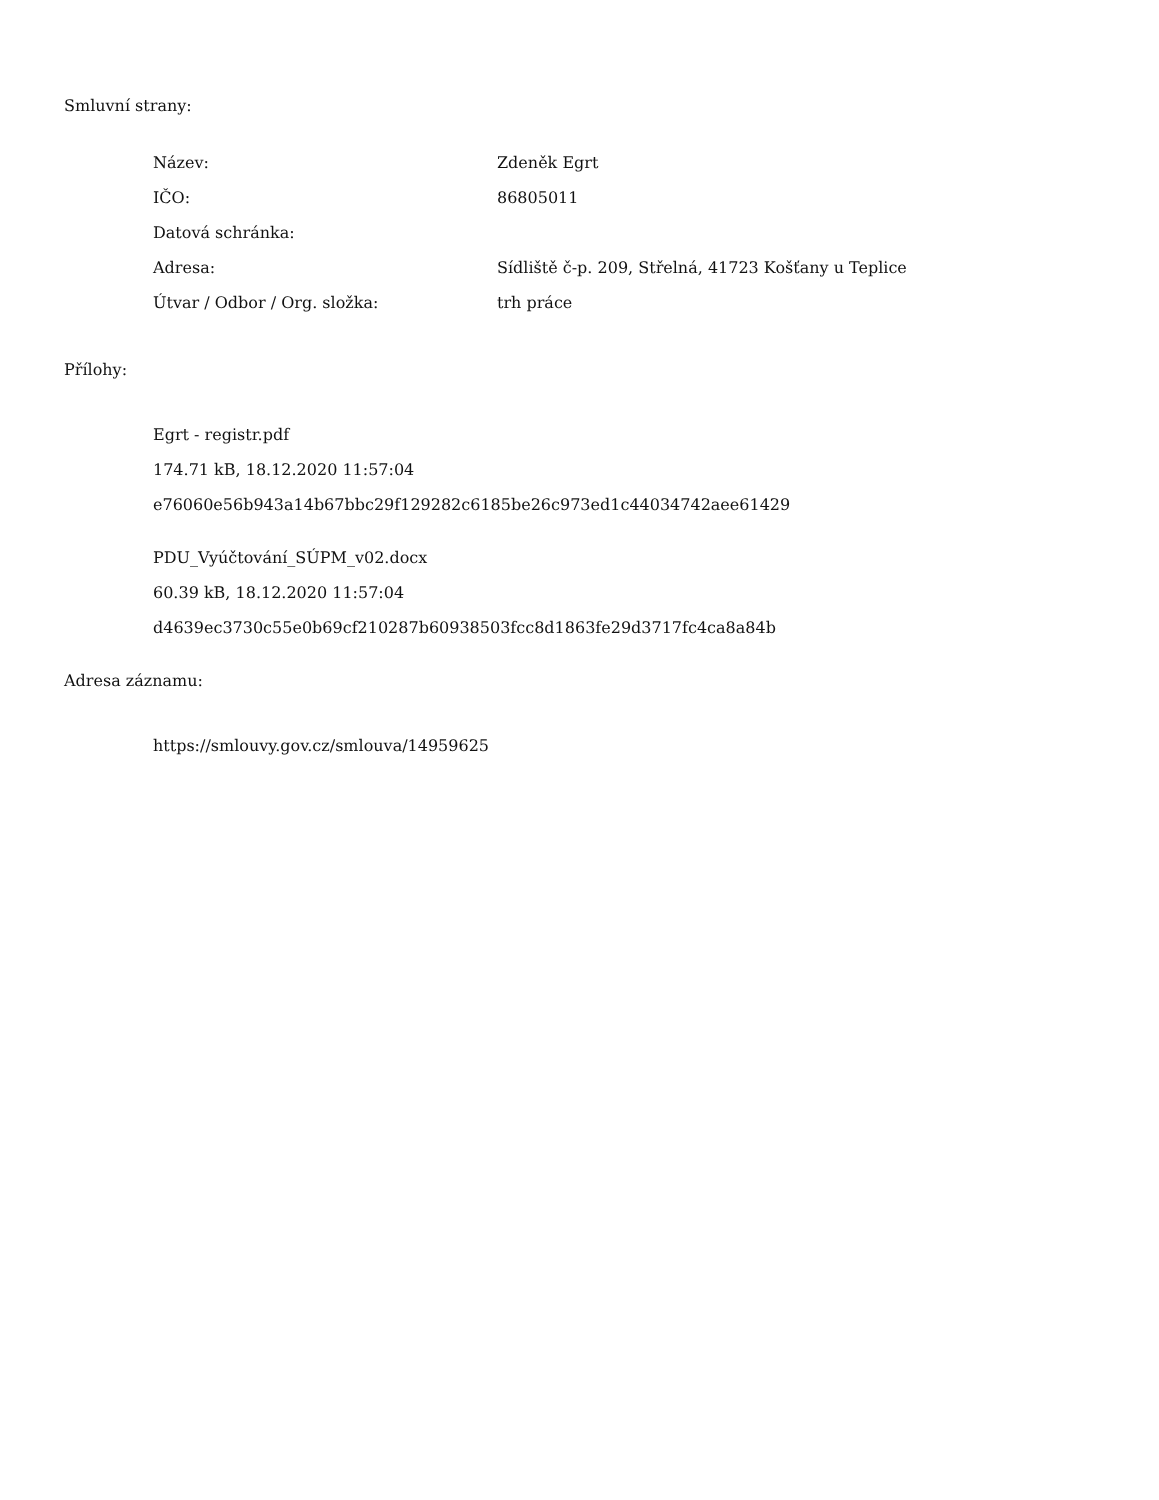Smluvní strany:
| Název: | Zdeněk Egrt |
| IČO: | 86805011 |
| Datová schránka: | |
| Adresa: | Sídliště č-p. 209, Střelná, 41723 Košťany u Teplice |
| Útvar / Odbor / Org. složka: | trh práce |
Přílohy:
Egrt - registr.pdf
174.71 kB, 18.12.2020 11:57:04
e76060e56b943a14b67bbc29f129282c6185be26c973ed1c44034742aee61429
PDU_Vyúčtování_SÚPM_v02.docx
60.39 kB, 18.12.2020 11:57:04
d4639ec3730c55e0b69cf210287b60938503fcc8d1863fe29d3717fc4ca8a84b
Adresa záznamu:
https://smlouvy.gov.cz/smlouva/14959625